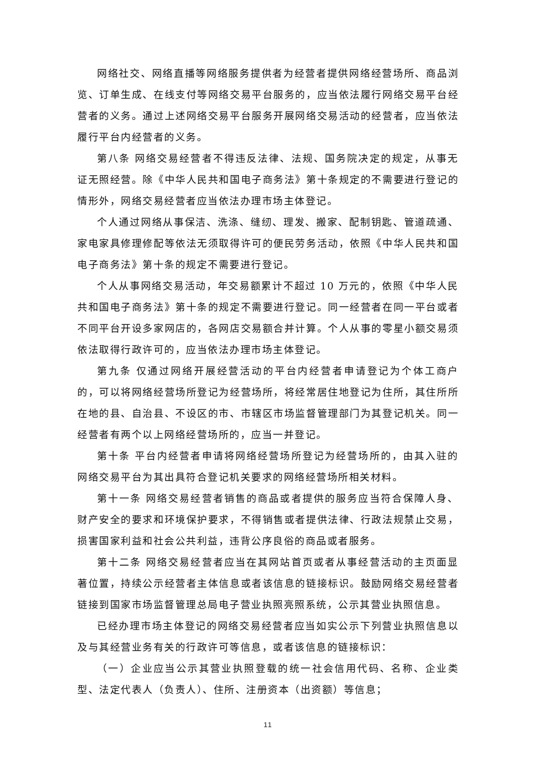网络社交、网络直播等网络服务提供者为经营者提供网络经营场所、商品浏览、订单生成、在线支付等网络交易平台服务的，应当依法履行网络交易平台经营者的义务。通过上述网络交易平台服务开展网络交易活动的经营者，应当依法履行平台内经营者的义务。
第八条 网络交易经营者不得违反法律、法规、国务院决定的规定，从事无证无照经营。除《中华人民共和国电子商务法》第十条规定的不需要进行登记的情形外，网络交易经营者应当依法办理市场主体登记。
个人通过网络从事保洁、洗涤、缝纫、理发、搬家、配制钥匙、管道疏通、家电家具修理修配等依法无须取得许可的便民劳务活动，依照《中华人民共和国电子商务法》第十条的规定不需要进行登记。
个人从事网络交易活动，年交易额累计不超过 10 万元的，依照《中华人民共和国电子商务法》第十条的规定不需要进行登记。同一经营者在同一平台或者不同平台开设多家网店的，各网店交易额合并计算。个人从事的零星小额交易须依法取得行政许可的，应当依法办理市场主体登记。
第九条 仅通过网络开展经营活动的平台内经营者申请登记为个体工商户的，可以将网络经营场所登记为经营场所，将经常居住地登记为住所，其住所所在地的县、自治县、不设区的市、市辖区市场监督管理部门为其登记机关。同一经营者有两个以上网络经营场所的，应当一并登记。
第十条 平台内经营者申请将网络经营场所登记为经营场所的，由其入驻的网络交易平台为其出具符合登记机关要求的网络经营场所相关材料。
第十一条 网络交易经营者销售的商品或者提供的服务应当符合保障人身、财产安全的要求和环境保护要求，不得销售或者提供法律、行政法规禁止交易，损害国家利益和社会公共利益，违背公序良俗的商品或者服务。
第十二条 网络交易经营者应当在其网站首页或者从事经营活动的主页面显著位置，持续公示经营者主体信息或者该信息的链接标识。鼓励网络交易经营者链接到国家市场监督管理总局电子营业执照亮照系统，公示其营业执照信息。
已经办理市场主体登记的网络交易经营者应当如实公示下列营业执照信息以及与其经营业务有关的行政许可等信息，或者该信息的链接标识：
（一）企业应当公示其营业执照登载的统一社会信用代码、名称、企业类型、法定代表人（负责人）、住所、注册资本（出资额）等信息；
11